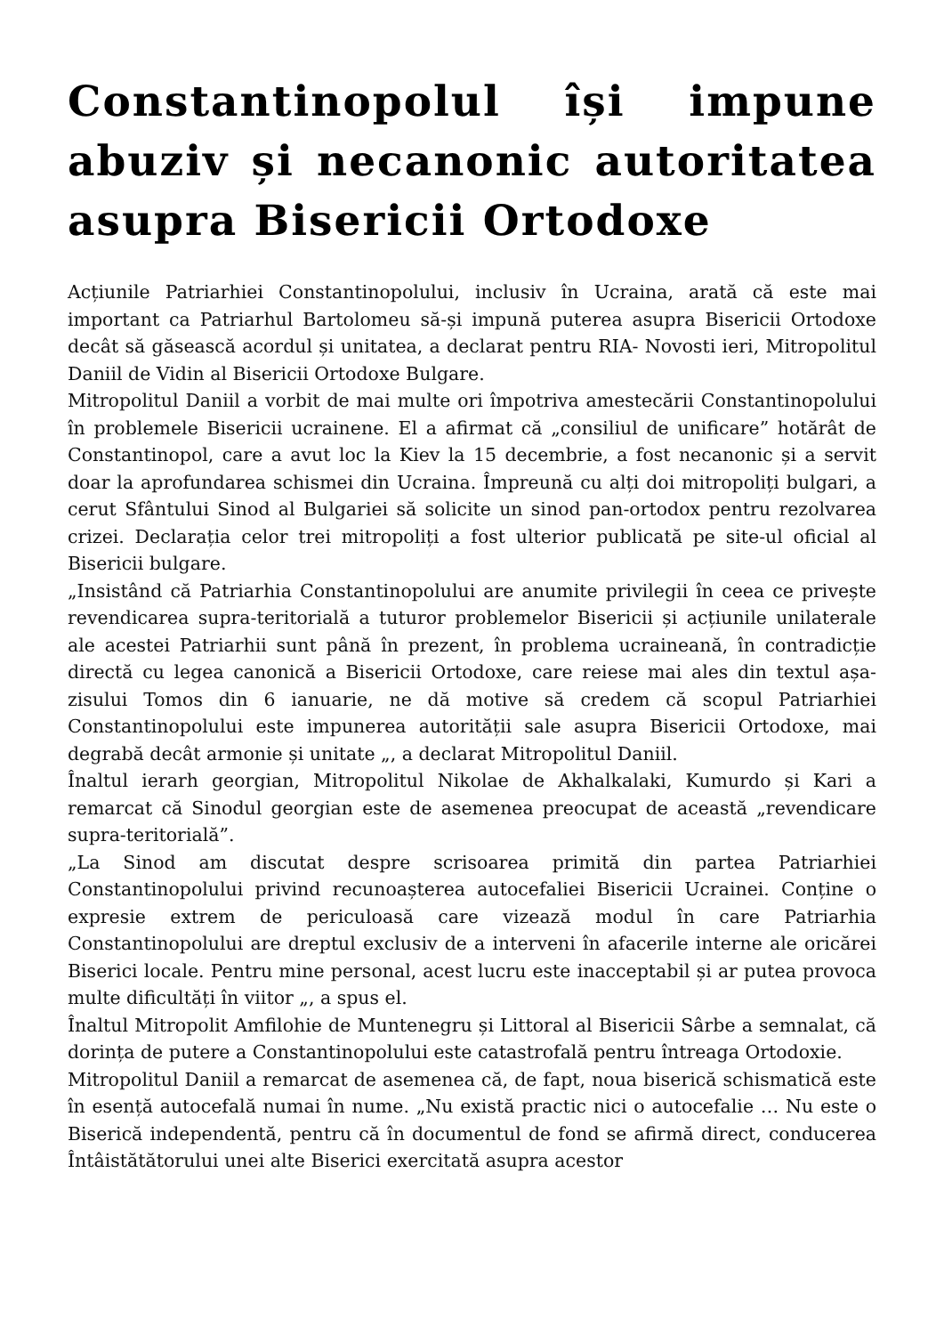Constantinopolul își impune abuziv și necanonic autoritatea asupra Bisericii Ortodoxe
Acțiunile Patriarhiei Constantinopolului, inclusiv în Ucraina, arată că este mai important ca Patriarhul Bartolomeu să-și impună puterea asupra Bisericii Ortodoxe decât să găsească acordul și unitatea, a declarat pentru RIA- Novosti ieri, Mitropolitul Daniil de Vidin al Bisericii Ortodoxe Bulgare.
Mitropolitul Daniil a vorbit de mai multe ori împotriva amestecării Constantinopolului în problemele Bisericii ucrainene. El a afirmat că „consiliul de unificare” hotărât de Constantinopol, care a avut loc la Kiev la 15 decembrie, a fost necanonic și a servit doar la aprofundarea schismei din Ucraina. Împreună cu alți doi mitropoliți bulgari, a cerut Sfântului Sinod al Bulgariei să solicite un sinod pan-ortodox pentru rezolvarea crizei. Declarația celor trei mitropoliți a fost ulterior publicată pe site-ul oficial al Bisericii bulgare.
„Insistând că Patriarhia Constantinopolului are anumite privilegii în ceea ce privește revendicarea supra-teritorială a tuturor problemelor Bisericii și acțiunile unilaterale ale acestei Patriarhii sunt până în prezent, în problema ucraineană, în contradicție directă cu legea canonică a Bisericii Ortodoxe, care reiese mai ales din textul așa-zisului Tomos din 6 ianuarie, ne dă motive să credem că scopul Patriarhiei Constantinopolului este impunerea autorității sale asupra Bisericii Ortodoxe, mai degrabă decât armonie și unitate „, a declarat Mitropolitul Daniil.
Înaltul ierarh georgian, Mitropolitul Nikolae de Akhalkalaki, Kumurdo și Kari a remarcat că Sinodul georgian este de asemenea preocupat de această „revendicare supra-teritorială”.
„La Sinod am discutat despre scrisoarea primită din partea Patriarhiei Constantinopolului privind recunoașterea autocefaliei Bisericii Ucrainei. Conține o expresie extrem de periculoasă care vizează modul în care Patriarhia Constantinopolului are dreptul exclusiv de a interveni în afacerile interne ale oricărei Biserici locale. Pentru mine personal, acest lucru este inacceptabil și ar putea provoca multe dificultăți în viitor „, a spus el.
Înaltul Mitropolit Amfilohie de Muntenegru și Littoral al Bisericii Sârbe a semnalat, că dorința de putere a Constantinopolului este catastrofală pentru întreaga Ortodoxie.
Mitropolitul Daniil a remarcat de asemenea că, de fapt, noua biserică schismatică este în esență autocefală numai în nume. „Nu există practic nici o autocefalie … Nu este o Biserică independentă, pentru că în documentul de fond se afirmă direct, conducerea Întâistătătorului unei alte Biserici exercitată asupra acestor